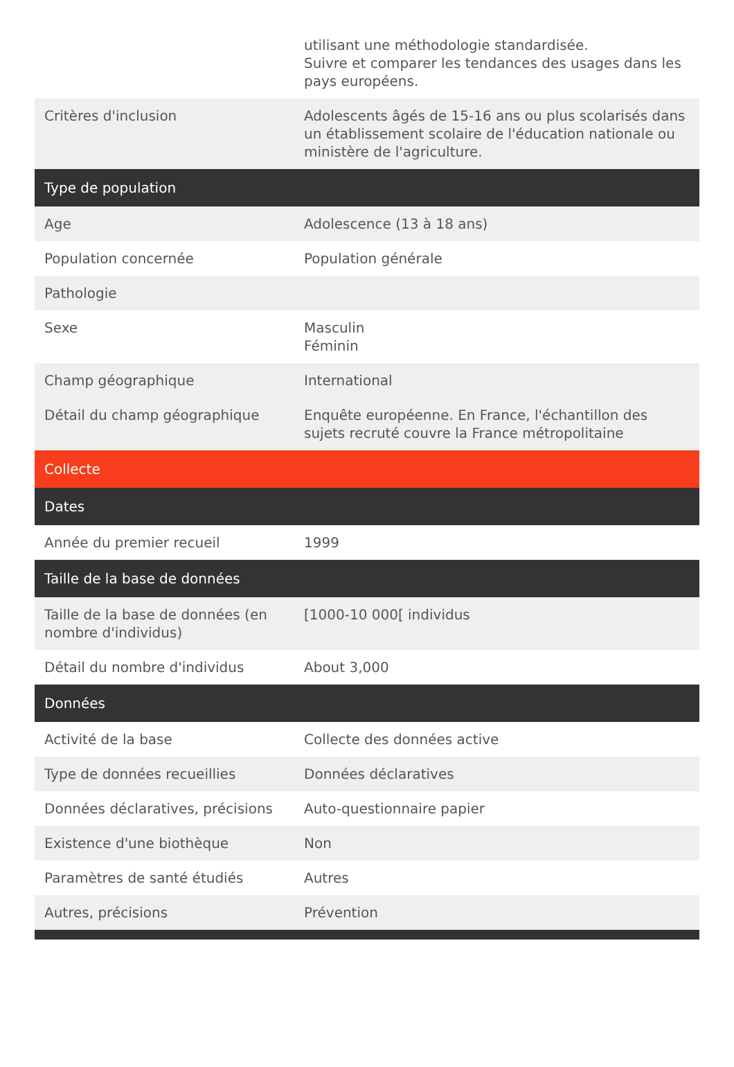| | utilisant une méthodologie standardisée. Suivre et comparer les tendances des usages dans les pays européens. |
| Critères d'inclusion | Adolescents âgés de 15-16 ans ou plus scolarisés dans un établissement scolaire de l'éducation nationale ou ministère de l'agriculture. |
| Type de population | |
| Age | Adolescence (13 à 18 ans) |
| Population concernée | Population générale |
| Pathologie | |
| Sexe | Masculin Féminin |
| Champ géographique | International |
| Détail du champ géographique | Enquête européenne. En France, l'échantillon des sujets recruté couvre la France métropolitaine |
| Collecte | |
| Dates | |
| Année du premier recueil | 1999 |
| Taille de la base de données | |
| Taille de la base de données (en nombre d'individus) | [1000-10 000[ individus |
| Détail du nombre d'individus | About 3,000 |
| Données | |
| Activité de la base | Collecte des données active |
| Type de données recueillies | Données déclaratives |
| Données déclaratives, précisions | Auto-questionnaire papier |
| Existence d'une biothèque | Non |
| Paramètres de santé étudiés | Autres |
| Autres, précisions | Prévention |